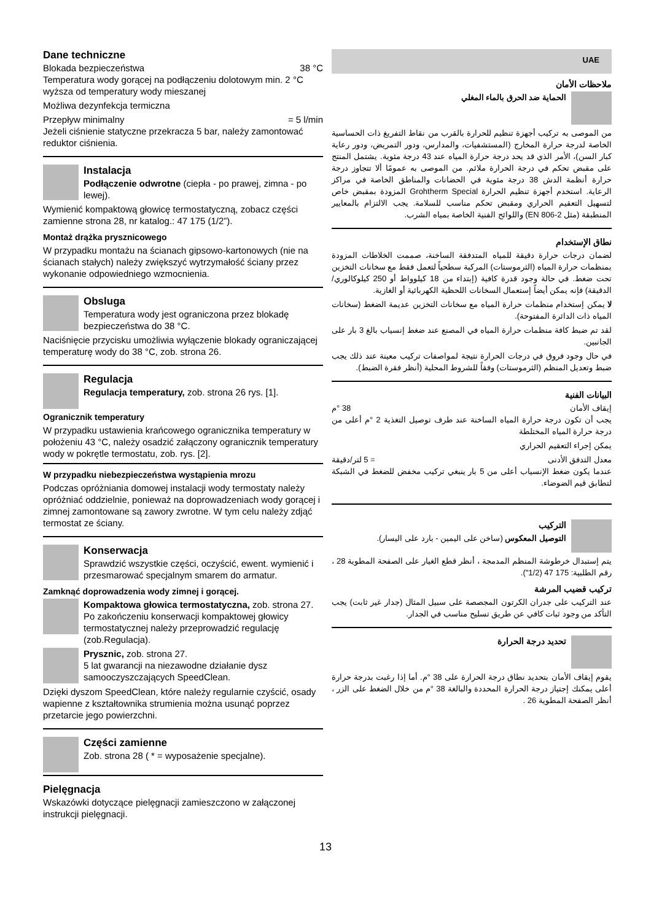Dane techniczne
Blokada bezpieczeństwa 38 °C
Temperatura wody gorącej na podłączeniu dolotowym min. 2 °C wyższa od temperatury wody mieszanej
Możliwa dezynfekcja termiczna
Przepływ minimalny = 5 l/min
Jeżeli ciśnienie statyczne przekracza 5 bar, należy zamontować reduktor ciśnienia.
Instalacja
Podłączenie odwrotne (ciepła - po prawej, zimna - po lewej).
Wymienić kompaktową głowicę termostatyczną, zobacz części zamienne strona 28, nr katalog.: 47 175 (1/2”).
Montaż drążka prysznicowego
W przypadku montażu na ścianach gipsowo-kartonowych (nie na ścianach stałych) należy zwiększyć wytrzymałość ściany przez wykonanie odpowiedniego wzmocnienia.
Obsluga
Temperatura wody jest ograniczona przez blokadę bezpieczeństwa do 38 °C.
Naciśnięcie przycisku umożliwia wyłączenie blokady ograniczającej temperaturę wody do 38 °C, zob. strona 26.
Regulacja
Regulacja temperatury, zob. strona 26 rys. [1].
Ogranicznik temperatury
W przypadku ustawienia krańcowego ogranicznika temperatury w położeniu 43 °C, należy osadzić załączony ogranicznik temperatury wody w pokrętle termostatu, zob. rys. [2].
W przypadku niebezpieczeństwa wystąpienia mrozu
Podczas opróżniania domowej instalacji wody termostaty należy opróżniać oddzielnie, ponieważ na doprowadzeniach wody gorącej i zimnej zamontowane są zawory zwrotne. W tym celu należy zdjąć termostat ze ściany.
Konserwacja
Sprawdzić wszystkie części, oczyścić, ewent. wymienić i przesmarować specjalnym smarem do armatur.
Zamknąć doprowadzenia wody zimnej i gorącej.
Kompaktowa głowica termostatyczna, zob. strona 27.
Po zakończeniu konserwacji kompaktowej głowicy termostatycznej należy przeprowadzić regulację (zob.Regulacja).
Prysznic, zob. strona 27.
5 lat gwarancji na niezawodne działanie dysz samooczyszczających SpeedClean.
Dzięki dyszom SpeedClean, które należy regularnie czyścić, osady wapienne z kształtownika strumienia można usunąć poprzez przetarcie jego powierzchni.
Części zamienne
Zob. strona 28 ( * = wyposażenie specjalne).
Pielęgnacja
Wskazówki dotyczące pielęgnacji zamieszczono w załączonej instrukcji pielęgnacji.
UAE
ملاحظات الأمان
الحماية ضد الحرق بالماء المغلي
من الموصى به تركيب أجهزة تنظيم للحرارة بالقرب من نقاط التفريغ ذات الحساسية الخاصة لدرجة حرارة المخارج (المستشفيات، والمدارس، ودور التمريض، ودور رعاية كبار السن)، الأمر الذي قد يحد درجة حرارة المياه عند 43 درجة مئوية. يشتمل المنتج على مقبض تحكم في درجة الحرارة ملائم. من الموصى به عمومًا ألا تتجاوز درجة حرارة أنظمة الدش 38 درجة مئوية في الحضانات والمناطق الخاصة في مراكز الرعاية. استخدم أجهزة تنظيم الحرارة Grohtherm Special المزودة بمقبض خاص لتسهيل التعقيم الحراري ومقبض تحكم مناسب للسلامة. يجب الالتزام بالمعايير المنطبقة (مثل EN 806-2) واللوائح الفنية الخاصة بمياه الشرب.
نطاق الإستخدام
لضمان درجات حرارة دقيقة للمياه المتدفقة الساخنة، صممت الخلاطات المزودة بمنظمات حرارة المياه (الثرموستات) المركبة سطحياً لتعمل فقط مع سخانات التخزين تحت ضغط. في حالة وجود قدرة كافية (إبتداء من 18 كيلوواط أو 250 كيلوكالوري/الدقيقة) فإنه يمكن أيضاً إستعمال السخانات اللحظية الكهربائية أو الغازية.
لا يمكن إستخدام منظمات حرارة المياه مع سخانات التخزين عديمة الضغط (سخانات المياه ذات الدائرة المفتوحة).
لقد تم ضبط كافة منظمات حرارة المياه في المصنع عند ضغط إنسياب بالغ 3 بار على الجانبين.
في حال وجود فروق في درجات الحرارة نتيجة لمواصفات تركيب معينة عند ذلك يجب ضبط وتعديل المنظم (الثرموستات) وفقاً للشروط المحلية (أنظر فقرة الضبط).
البيانات الفنية
إيقاف الأمان 38 °م
يجب أن تكون درجة حرارة المياه الساخنة عند طرف توصيل التغذية 2 °م أعلى من درجة حرارة المياه المختلطة
يمكن إجراء التعقيم الحراري
معدل التدفق الأدنى = 5 لتر/دقيقة
عندما يكون ضغط الإنسياب أعلى من 5 بار ينبغي تركيب مخفض للضغط في الشبكة لتطابق قيم الضوضاء.
التركيب
التوصيل المعكوس (ساخن على اليمين - بارد على اليسار).
يتم إستبدال خرطوشة المنظم المدمجة ، أنظر قطع الغيار على الصفحة المطوية 28 ، رقم الطلبية: 175 47 (1/2").
تركيب قضيب المرشة
عند التركيب على جدران الكرتون المجصصة على سبيل المثال (جدار غير ثابت) يجب التأكد من وجود ثبات كافي عن طريق تسليح مناسب في الجدار.
تحديد درجة الحرارة
يقوم إيقاف الأمان بتحديد نطاق درجة الحرارة على 38 °م. أما إذا رغبت بدرجة حرارة أعلى يمكنك إجتياز درجة الحرارة المحددة والبالغة 38 °م من خلال الضغط على الزر ، أنظر الصفحة المطوية 26 .
13